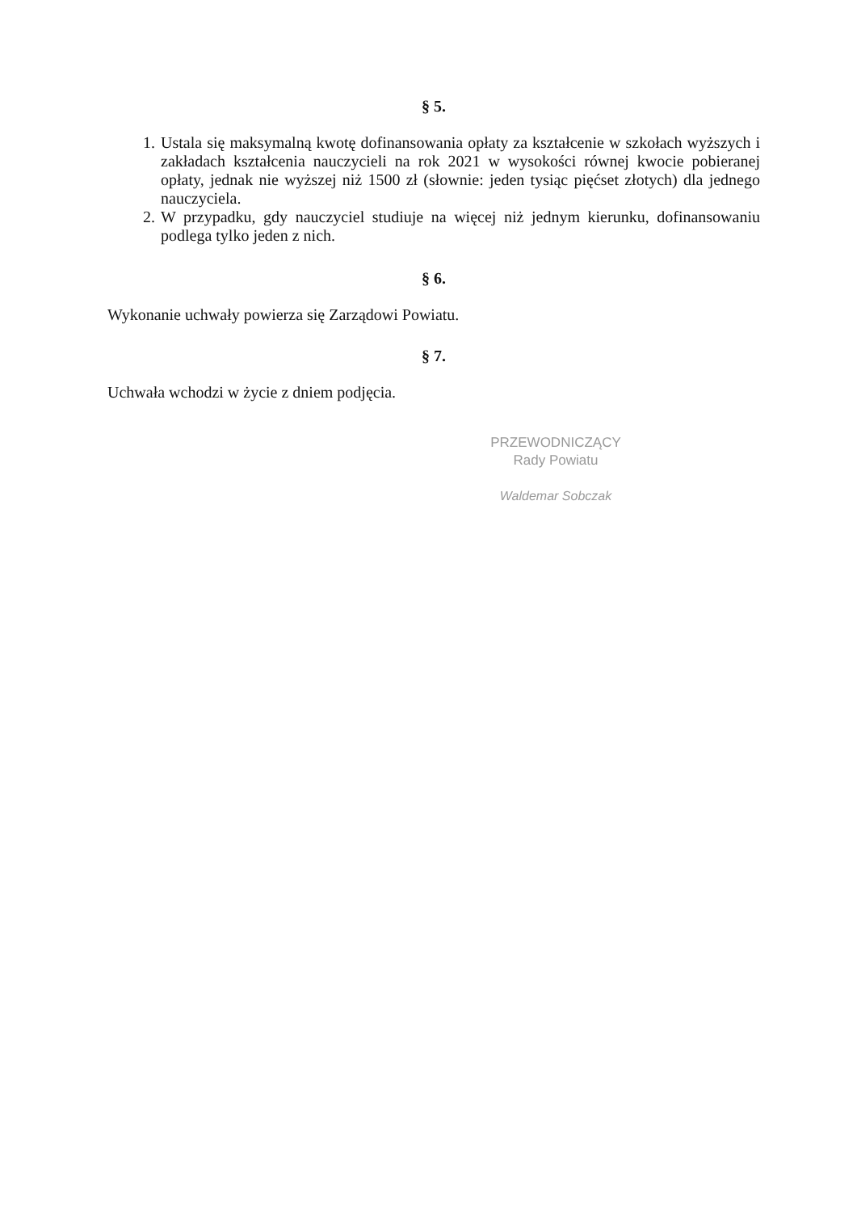§ 5.
1. Ustala się maksymalną kwotę dofinansowania opłaty za kształcenie w szkołach wyższych i zakładach kształcenia nauczycieli na rok 2021 w wysokości równej kwocie pobieranej opłaty, jednak nie wyższej niż 1500 zł (słownie: jeden tysiąc pięćset złotych) dla jednego nauczyciela.
2. W przypadku, gdy nauczyciel studiuje na więcej niż jednym kierunku, dofinansowaniu podlega tylko jeden z nich.
§ 6.
Wykonanie uchwały powierza się Zarządowi Powiatu.
§ 7.
Uchwała wchodzi w życie z dniem podjęcia.
PRZEWODNICZĄCY
Rady Powiatu
Waldemar Sobczak